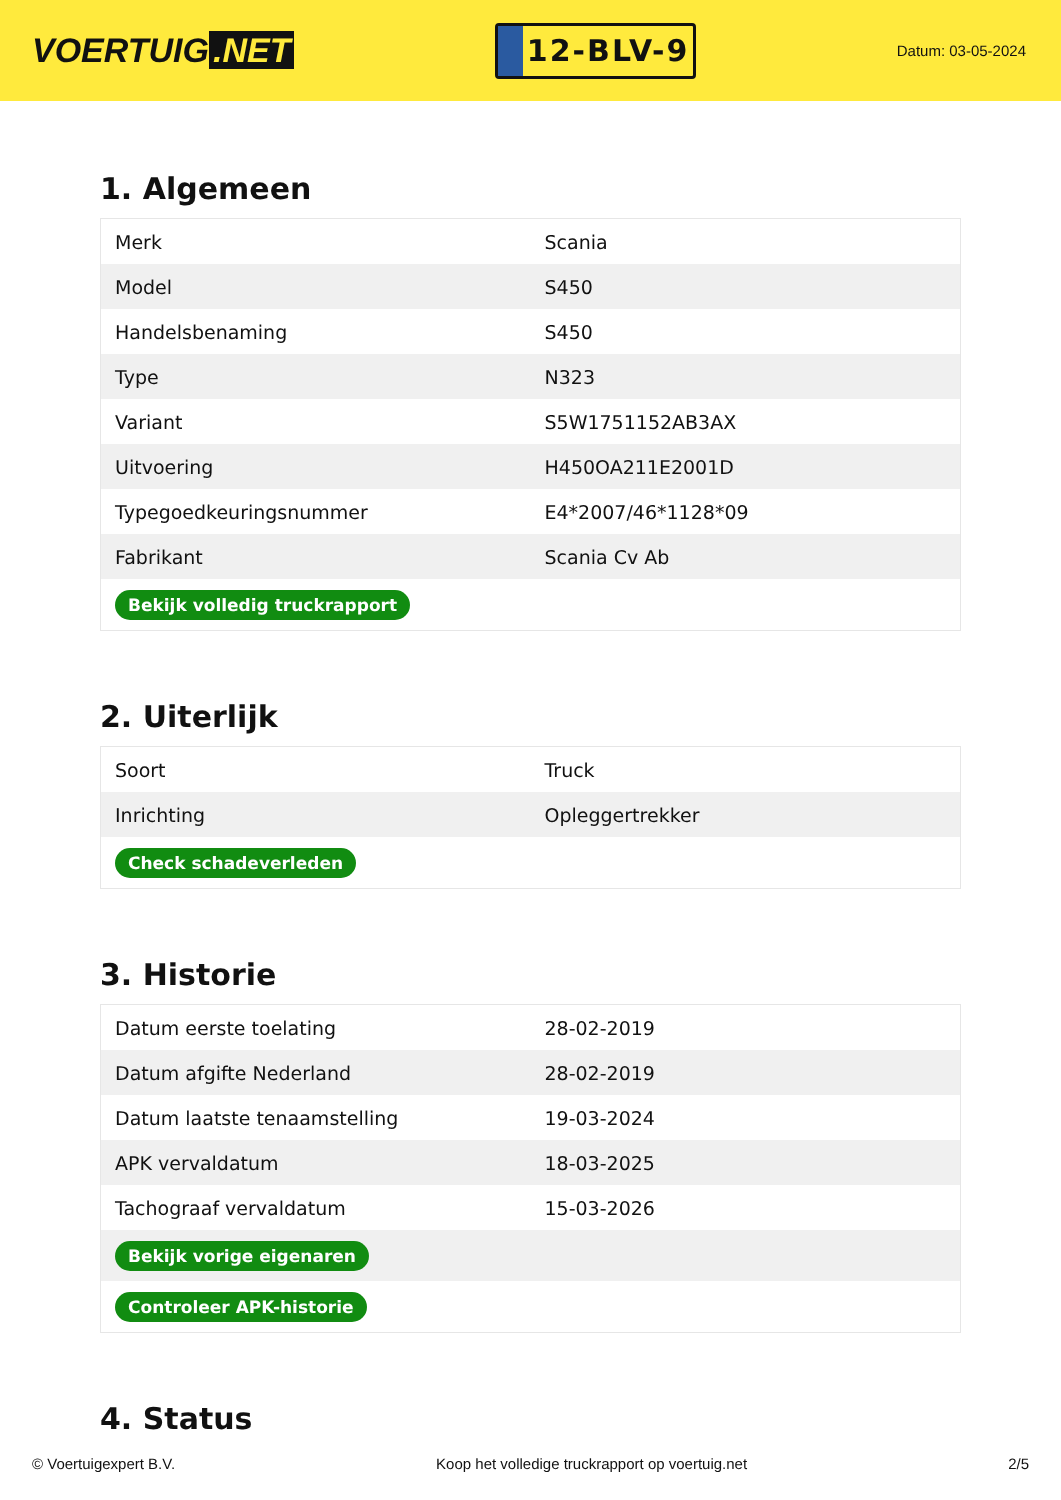VOERTUIG.NET
12-BLV-9
Datum: 03-05-2024
1. Algemeen
| Merk | Scania |
| Model | S450 |
| Handelsbenaming | S450 |
| Type | N323 |
| Variant | S5W1751152AB3AX |
| Uitvoering | H450OA211E2001D |
| Typegoedkeuringsnummer | E4*2007/46*1128*09 |
| Fabrikant | Scania Cv Ab |
| Bekijk volledig truckrapport | |
2. Uiterlijk
| Soort | Truck |
| Inrichting | Opleggertrekker |
| Check schadeverleden | |
3. Historie
| Datum eerste toelating | 28-02-2019 |
| Datum afgifte Nederland | 28-02-2019 |
| Datum laatste tenaamstelling | 19-03-2024 |
| APK vervaldatum | 18-03-2025 |
| Tachograaf vervaldatum | 15-03-2026 |
| Bekijk vorige eigenaren | |
| Controleer APK-historie | |
4. Status
© Voertuigexpert B.V. Koop het volledige truckrapport op voertuig.net 2/5